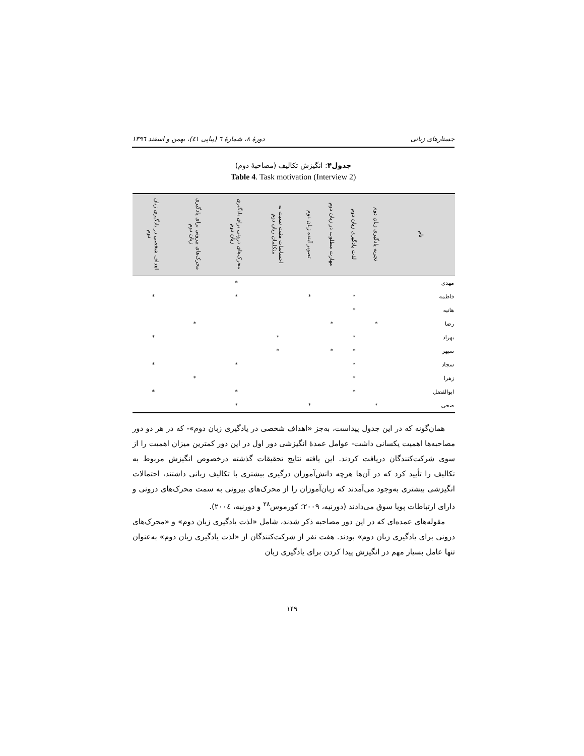جستارهای زبانی دورهٔ ۸، شمارهٔ ٦ (پیاپی ٤١)، بهمن و اسفند ١٣٩٦
جدول۴: انگیزش تکالیف (مصاحبهٔ دوم)
Table 4. Task motivation (Interview 2)
| نام | تجربه یادگیری زبان دوم | لذت یادگیری زبان دوم | مهارت مطلوب در زبان دوم | تصویر آینده زبان دوم | احساسات مثبت نسبت به متکلمان زبان دوم | محرک‌های درونی برای یادگیری زبان دوم | محرک‌های بیرونی برای یادگیری زبان دوم | اهداف شخصی در یادگیری زبان دوم |
| --- | --- | --- | --- | --- | --- | --- | --- | --- |
| مهدی | | | | | | * | | |
| فاطمه | | * | | * | | * | | * |
| هانیه | | * | | | | | | |
| رضا | * | | * | | | | * | |
| بهراد | | * | | | * | | | * |
| سپهر | | * | * | | * | | | |
| سجاد | | * | | | | * | | * |
| زهرا | | * | | | | | * | |
| ابوالفضل | | * | | | | * | | * |
| ضحی | * | | | * | | * | | |
همان‌گونه که در این جدول پیداست، به‌جز «اهداف شخصی در یادگیری زبان دوم»- که در هر دو دور مصاحبه‌ها اهمیت یکسانی داشت- عوامل عمدهٔ انگیزشی دور اول در این دور کمترین میزان اهمیت را از سوی شرکت‌کنندگان دریافت کردند. این یافته نتایج تحقیقات گذشته درخصوص انگیزش مربوط به تکالیف را تأیید کرد که در آن‌ها هرچه دانش‌آموزان درگیری بیشتری با تکالیف زبانی داشتند، احتمالات انگیزشی بیشتری به‌وجود می‌آمدند که زبان‌آموزان را از محرک‌های بیرونی به سمت محرک‌های درونی و دارای ارتباطات پویا سوق می‌دادند (دورنیه، ۲۰۰۹؛ کورموس<sup>۲۸</sup> و دورنیه، ۲۰۰٤).
مقوله‌های عمده‌ای که در این دور مصاحبه ذکر شدند، شامل «لذت یادگیری زبان دوم» و «محرک‌های درونی برای یادگیری زبان دوم» بودند. هفت نفر از شرکت‌کنندگان از «لذت یادگیری زبان دوم» به‌عنوان تنها عامل بسیار مهم در انگیزش پیدا کردن برای یادگیری زبان
۱۴۹